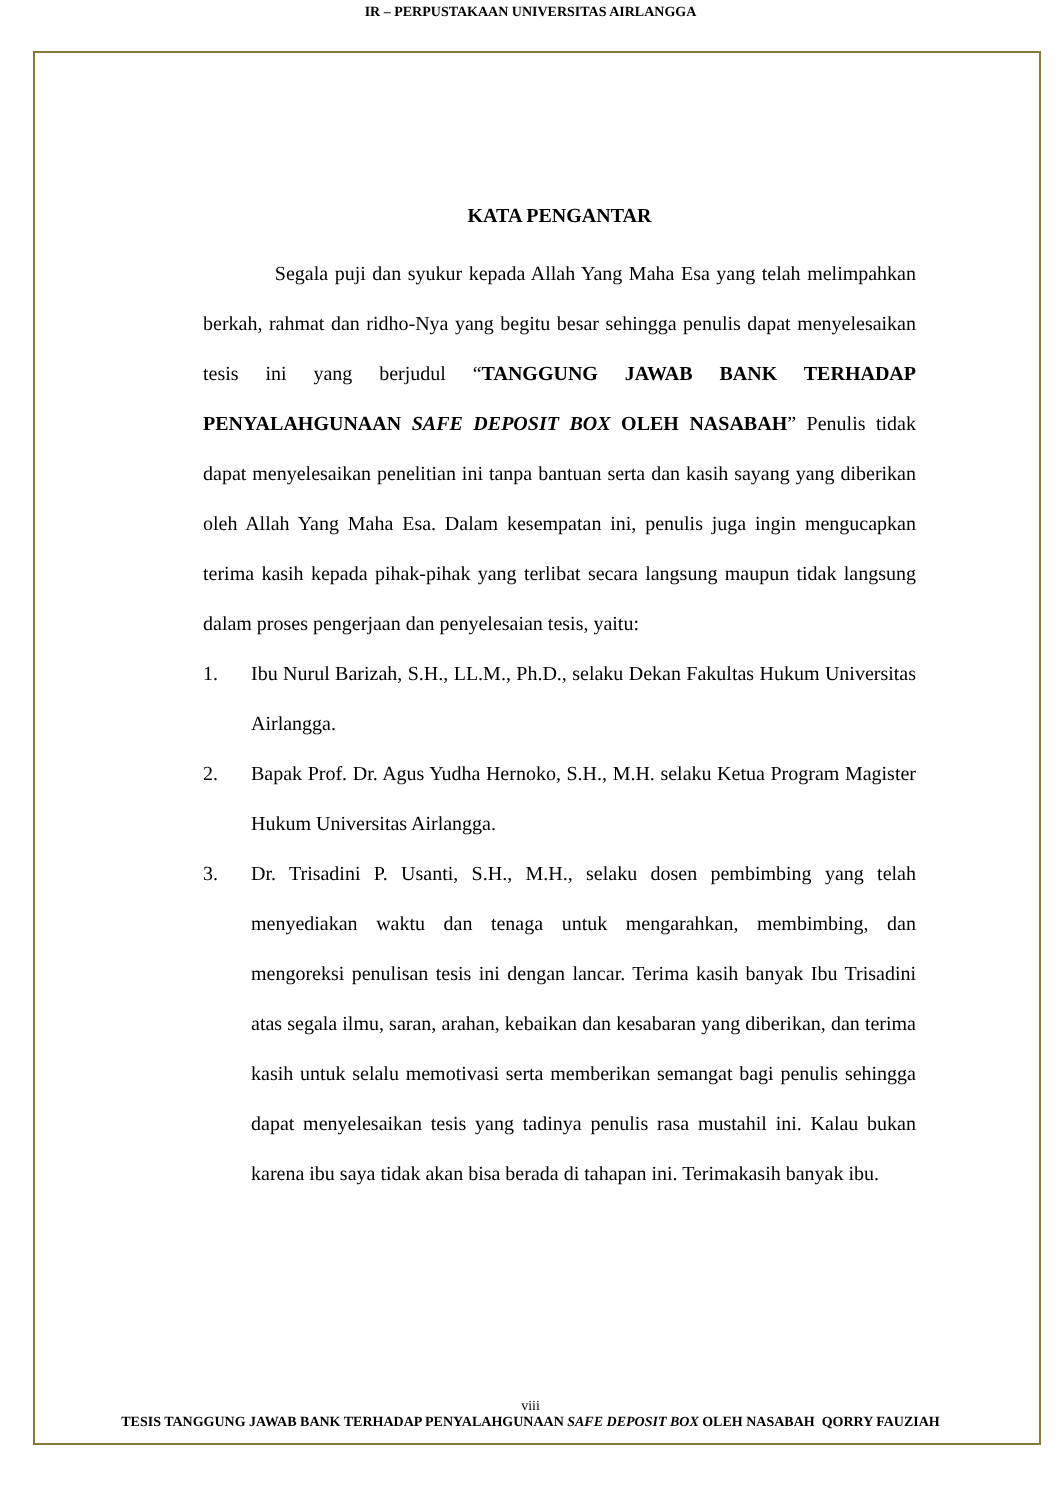IR – PERPUSTAKAAN UNIVERSITAS AIRLANGGA
KATA PENGANTAR
Segala puji dan syukur kepada Allah Yang Maha Esa yang telah melimpahkan berkah, rahmat dan ridho-Nya yang begitu besar sehingga penulis dapat menyelesaikan tesis ini yang berjudul “TANGGUNG JAWAB BANK TERHADAP PENYALAHGUNAAN SAFE DEPOSIT BOX OLEH NASABAH” Penulis tidak dapat menyelesaikan penelitian ini tanpa bantuan serta dan kasih sayang yang diberikan oleh Allah Yang Maha Esa. Dalam kesempatan ini, penulis juga ingin mengucapkan terima kasih kepada pihak-pihak yang terlibat secara langsung maupun tidak langsung dalam proses pengerjaan dan penyelesaian tesis, yaitu:
1. Ibu Nurul Barizah, S.H., LL.M., Ph.D., selaku Dekan Fakultas Hukum Universitas Airlangga.
2. Bapak Prof. Dr. Agus Yudha Hernoko, S.H., M.H. selaku Ketua Program Magister Hukum Universitas Airlangga.
3. Dr. Trisadini P. Usanti, S.H., M.H., selaku dosen pembimbing yang telah menyediakan waktu dan tenaga untuk mengarahkan, membimbing, dan mengoreksi penulisan tesis ini dengan lancar. Terima kasih banyak Ibu Trisadini atas segala ilmu, saran, arahan, kebaikan dan kesabaran yang diberikan, dan terima kasih untuk selalu memotivasi serta memberikan semangat bagi penulis sehingga dapat menyelesaikan tesis yang tadinya penulis rasa mustahil ini. Kalau bukan karena ibu saya tidak akan bisa berada di tahapan ini. Terimakasih banyak ibu.
viii
TESIS TANGGUNG JAWAB BANK TERHADAP PENYALAHGUNAAN SAFE DEPOSIT BOX OLEH NASABAH QORRY FAUZIAH